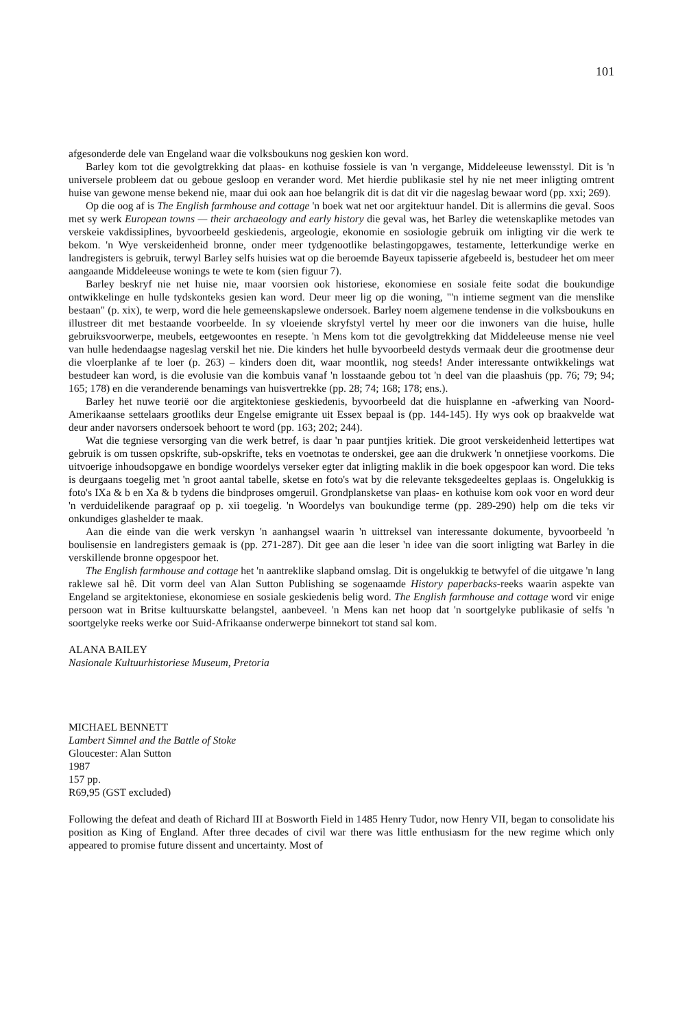101
afgesonderde dele van Engeland waar die volksboukuns nog geskien kon word.
Barley kom tot die gevolgtrekking dat plaas- en kothuise fossiele is van 'n vergange, Middeleeuse lewensstyl. Dit is 'n universele probleem dat ou geboue gesloop en verander word. Met hierdie publikasie stel hy nie net meer inligting omtrent huise van gewone mense bekend nie, maar dui ook aan hoe belangrik dit is dat dit vir die nageslag bewaar word (pp. xxi; 269).
Op die oog af is The English farmhouse and cottage 'n boek wat net oor argitektuur handel. Dit is allermins die geval. Soos met sy werk European towns — their archaeology and early history die geval was, het Barley die wetenskaplike metodes van verskeie vakdissiplines, byvoorbeeld geskiedenis, argeologie, ekonomie en sosiologie gebruik om inligting vir die werk te bekom. 'n Wye verskeidenheid bronne, onder meer tydgenootlike belastingopgawes, testamente, letterkundige werke en landregisters is gebruik, terwyl Barley selfs huisies wat op die beroemde Bayeux tapisserie afgebeeld is, bestudeer het om meer aangaande Middeleeuse wonings te wete te kom (sien figuur 7).
Barley beskryf nie net huise nie, maar voorsien ook historiese, ekonomiese en sosiale feite sodat die boukundige ontwikkelinge en hulle tydskonteks gesien kan word. Deur meer lig op die woning, "'n intieme segment van die menslike bestaan" (p. xix), te werp, word die hele gemeenskapslewe ondersoek. Barley noem algemene tendense in die volksboukuns en illustreer dit met bestaande voorbeelde. In sy vloeiende skryfstyl vertel hy meer oor die inwoners van die huise, hulle gebruiksvoorwerpe, meubels, eetgewoontes en resepte. 'n Mens kom tot die gevolgtrekking dat Middeleeuse mense nie veel van hulle hedendaagse nageslag verskil het nie. Die kinders het hulle byvoorbeeld destyds vermaak deur die grootmense deur die vloerplanke af te loer (p. 263) – kinders doen dit, waar moontlik, nog steeds! Ander interessante ontwikkelings wat bestudeer kan word, is die evolusie van die kombuis vanaf 'n losstaande gebou tot 'n deel van die plaashuis (pp. 76; 79; 94; 165; 178) en die veranderende benamings van huisvertrekke (pp. 28; 74; 168; 178; ens.).
Barley het nuwe teorië oor die argitektoniese geskiedenis, byvoorbeeld dat die huisplanne en -afwerking van Noord-Amerikaanse settelaars grootliks deur Engelse emigrante uit Essex bepaal is (pp. 144-145). Hy wys ook op braakvelde wat deur ander navorsers ondersoek behoort te word (pp. 163; 202; 244).
Wat die tegniese versorging van die werk betref, is daar 'n paar puntjies kritiek. Die groot verskeidenheid lettertipes wat gebruik is om tussen opskrifte, sub-opskrifte, teks en voetnotas te onderskei, gee aan die drukwerk 'n onnetjiese voorkoms. Die uitvoerige inhoudsopgawe en bondige woordelys verseker egter dat inligting maklik in die boek opgespoor kan word. Die teks is deurgaans toegelig met 'n groot aantal tabelle, sketse en foto's wat by die relevante teksgedeeltes geplaas is. Ongelukkig is foto's IXa & b en Xa & b tydens die bindproses omgeruil. Grondplansketse van plaas- en kothuise kom ook voor en word deur 'n verduidelikende paragraaf op p. xii toegelig. 'n Woordelys van boukundige terme (pp. 289-290) help om die teks vir onkundiges glashelder te maak.
Aan die einde van die werk verskyn 'n aanhangsel waarin 'n uittreksel van interessante dokumente, byvoorbeeld 'n boulisensie en landregisters gemaak is (pp. 271-287). Dit gee aan die leser 'n idee van die soort inligting wat Barley in die verskillende bronne opgespoor het.
The English farmhouse and cottage het 'n aantreklike slapband omslag. Dit is ongelukkig te betwyfel of die uitgawe 'n lang raklewe sal hê. Dit vorm deel van Alan Sutton Publishing se sogenaamde History paperbacks-reeks waarin aspekte van Engeland se argitektoniese, ekonomiese en sosiale geskiedenis belig word. The English farmhouse and cottage word vir enige persoon wat in Britse kultuurskatte belangstel, aanbeveel. 'n Mens kan net hoop dat 'n soortgelyke publikasie of selfs 'n soortgelyke reeks werke oor Suid-Afrikaanse onderwerpe binnekort tot stand sal kom.
ALANA BAILEY
Nasionale Kultuurhistoriese Museum, Pretoria
MICHAEL BENNETT
Lambert Simnel and the Battle of Stoke
Gloucester: Alan Sutton
1987
157 pp.
R69,95 (GST excluded)
Following the defeat and death of Richard III at Bosworth Field in 1485 Henry Tudor, now Henry VII, began to consolidate his position as King of England. After three decades of civil war there was little enthusiasm for the new regime which only appeared to promise future dissent and uncertainty. Most of